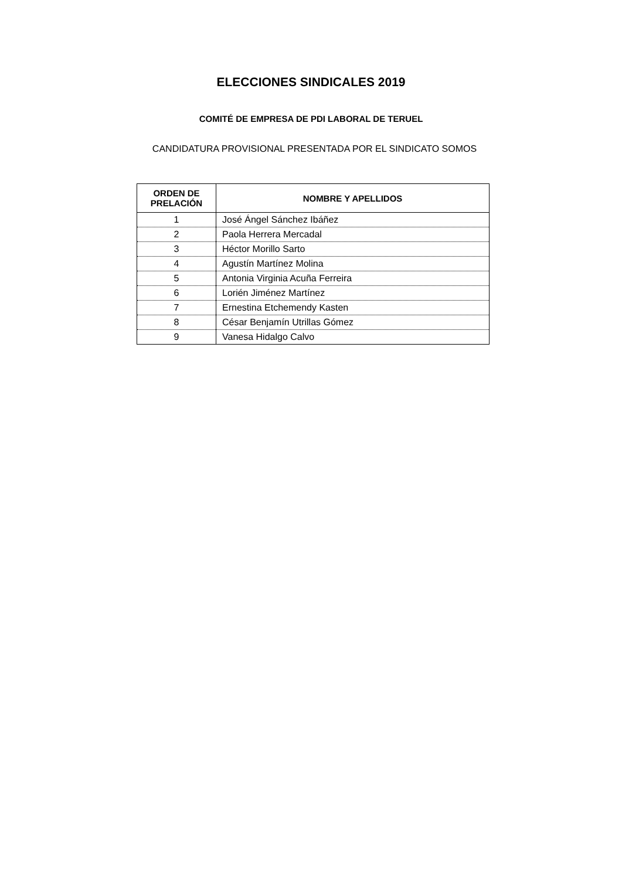ELECCIONES SINDICALES 2019
COMITÉ DE EMPRESA DE PDI LABORAL DE TERUEL
CANDIDATURA PROVISIONAL PRESENTADA POR EL SINDICATO SOMOS
| ORDEN DE PRELACIÓN | NOMBRE Y APELLIDOS |
| --- | --- |
| 1 | José Ángel Sánchez Ibáñez |
| 2 | Paola Herrera Mercadal |
| 3 | Héctor Morillo Sarto |
| 4 | Agustín Martínez Molina |
| 5 | Antonia Virginia Acuña Ferreira |
| 6 | Lorién Jiménez Martínez |
| 7 | Ernestina Etchemendy Kasten |
| 8 | César Benjamín Utrillas Gómez |
| 9 | Vanesa Hidalgo Calvo |